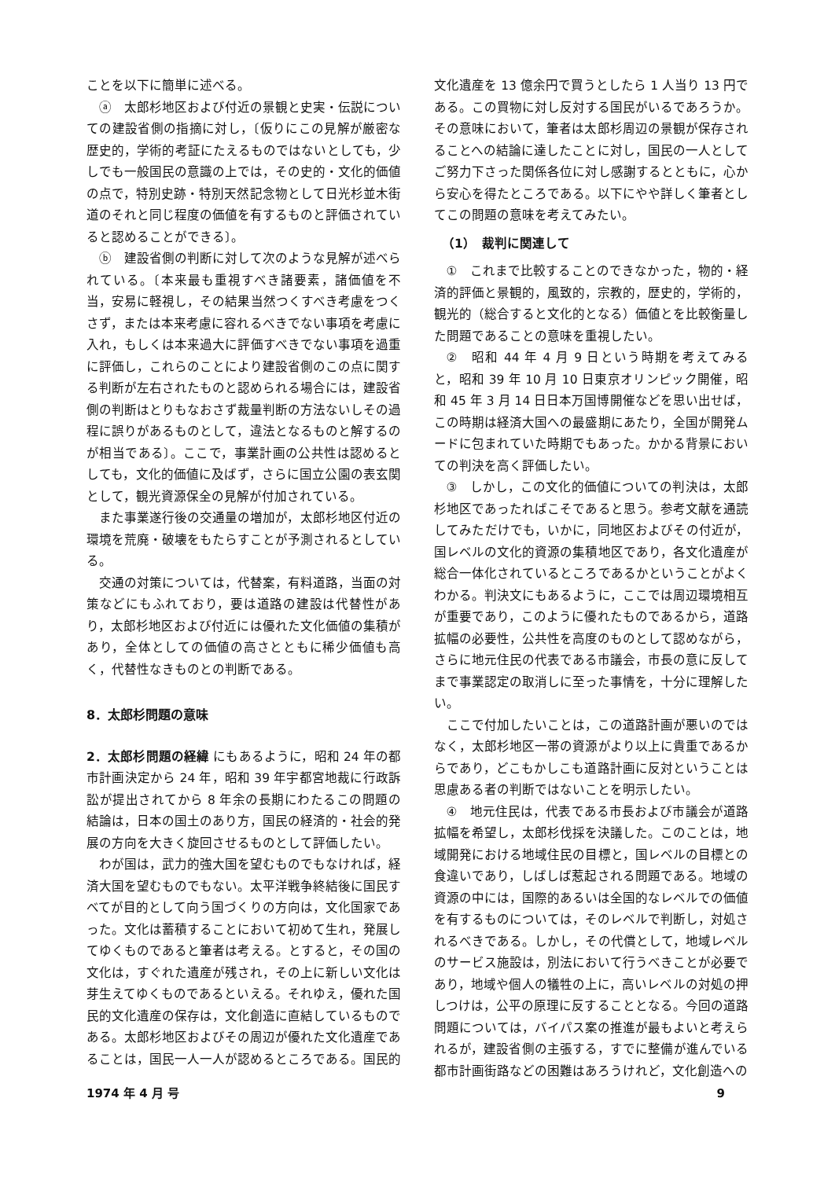ことを以下に簡単に述べる。
ⓐ　太郎杉地区および付近の景観と史実・伝説についての建設省側の指摘に対し，〔仮りにこの見解が厳密な歴史的，学術的考証にたえるものではないとしても，少しでも一般国民の意識の上では，その史的・文化的価値の点で，特別史跡・特別天然記念物として日光杉並木街道のそれと同じ程度の価値を有するものと評価されていると認めることができる〕。
ⓑ　建設省側の判断に対して次のような見解が述べられている。〔本来最も重視すべき諸要素，諸価値を不当，安易に軽視し，その結果当然つくすべき考慮をつくさず，または本来考慮に容れるべきでない事項を考慮に入れ，もしくは本来過大に評価すべきでない事項を過重に評価し，これらのことにより建設省側のこの点に関する判断が左右されたものと認められる場合には，建設省側の判断はとりもなおさず裁量判断の方法ないしその過程に誤りがあるものとして，違法となるものと解するのが相当である〕。ここで，事業計画の公共性は認めるとしても，文化的価値に及ばず，さらに国立公園の表玄関として，観光資源保全の見解が付加されている。
また事業遂行後の交通量の増加が，太郎杉地区付近の環境を荒廃・破壊をもたらすことが予測されるとしている。
交通の対策については，代替案，有料道路，当面の対策などにもふれており，要は道路の建設は代替性があり，太郎杉地区および付近には優れた文化価値の集積があり，全体としての価値の高さとともに稀少価値も高く，代替性なきものとの判断である。
8．太郎杉問題の意味
2．太郎杉問題の経緯 にもあるように，昭和 24 年の都市計画決定から 24 年，昭和 39 年宇都宮地裁に行政訴訟が提出されてから 8 年余の長期にわたるこの問題の結論は，日本の国土のあり方，国民の経済的・社会的発展の方向を大きく旋回させるものとして評価したい。
わが国は，武力的強大国を望むものでもなければ，経済大国を望むものでもない。太平洋戦争終結後に国民すべてが目的として向う国づくりの方向は，文化国家であった。文化は蓄積することにおいて初めて生れ，発展してゆくものであると筆者は考える。とすると，その国の文化は，すぐれた遺産が残され，その上に新しい文化は芽生えてゆくものであるといえる。それゆえ，優れた国民的文化遺産の保存は，文化創造に直結しているものである。太郎杉地区およびその周辺が優れた文化遺産であることは，国民一人一人が認めるところである。国民的
文化遺産を 13 億余円で買うとしたら 1 人当り 13 円である。この買物に対し反対する国民がいるであろうか。その意味において，筆者は太郎杉周辺の景観が保存されることへの結論に達したことに対し，国民の一人としてご努力下さった関係各位に対し感謝するとともに，心から安心を得たところである。以下にやや詳しく筆者としてこの問題の意味を考えてみたい。
（1）　裁判に関連して
①　これまで比較することのできなかった，物的・経済的評価と景観的，風致的，宗教的，歴史的，学術的，観光的（総合すると文化的となる）価値とを比較衡量した問題であることの意味を重視したい。
②　昭和 44 年 4 月 9 日という時期を考えてみると，昭和 39 年 10 月 10 日東京オリンピック開催，昭和 45 年 3 月 14 日日本万国博開催などを思い出せば，この時期は経済大国への最盛期にあたり，全国が開発ムードに包まれていた時期でもあった。かかる背景においての判決を高く評価したい。
③　しかし，この文化的価値についての判決は，太郎杉地区であったればこそであると思う。参考文献を通読してみただけでも，いかに，同地区およびその付近が，国レベルの文化的資源の集積地区であり，各文化遺産が総合一体化されているところであるかということがよくわかる。判決文にもあるように，ここでは周辺環境相互が重要であり，このように優れたものであるから，道路拡幅の必要性，公共性を高度のものとして認めながら，さらに地元住民の代表である市議会，市長の意に反してまで事業認定の取消しに至った事情を，十分に理解したい。
ここで付加したいことは，この道路計画が悪いのではなく，太郎杉地区一帯の資源がより以上に貴重であるからであり，どこもかしこも道路計画に反対ということは思慮ある者の判断ではないことを明示したい。
④　地元住民は，代表である市長および市議会が道路拡幅を希望し，太郎杉伐採を決議した。このことは，地域開発における地域住民の目標と，国レベルの目標との食違いであり，しばしば惹起される問題である。地域の資源の中には，国際的あるいは全国的なレベルでの価値を有するものについては，そのレベルで判断し，対処されるべきである。しかし，その代償として，地域レベルのサービス施設は，別法において行うべきことが必要であり，地域や個人の犠牲の上に，高いレベルの対処の押しつけは，公平の原理に反することとなる。今回の道路問題については，バイパス案の推進が最もよいと考えられるが，建設省側の主張する，すでに整備が進んでいる都市計画街路などの困難はあろうけれど，文化創造への
1974 年 4 月 号 9